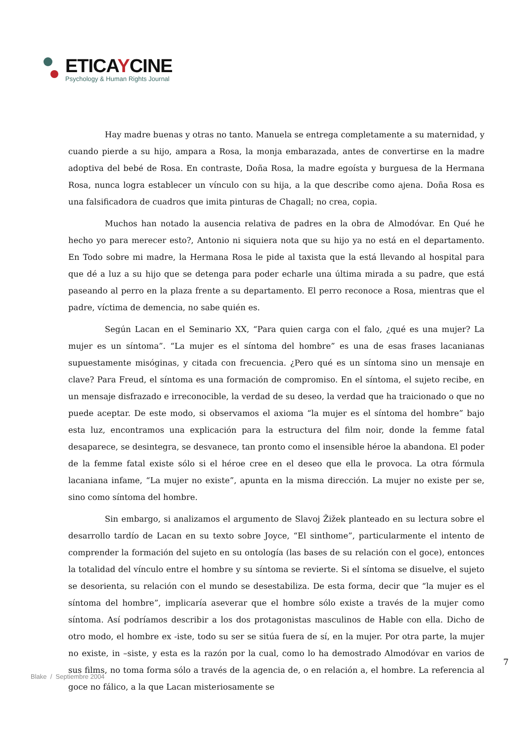ETICAYCINE
Psychology & Human Rights Journal
Hay madre buenas y otras no tanto. Manuela se entrega completamente a su maternidad, y cuando pierde a su hijo, ampara a Rosa, la monja embarazada, antes de convertirse en la madre adoptiva del bebé de Rosa. En contraste, Doña Rosa, la madre egoísta y burguesa de la Hermana Rosa, nunca logra establecer un vínculo con su hija, a la que describe como ajena. Doña Rosa es una falsificadora de cuadros que imita pinturas de Chagall; no crea, copia.
Muchos han notado la ausencia relativa de padres en la obra de Almodóvar. En Qué he hecho yo para merecer esto?, Antonio ni siquiera nota que su hijo ya no está en el departamento. En Todo sobre mi madre, la Hermana Rosa le pide al taxista que la está llevando al hospital para que dé a luz a su hijo que se detenga para poder echarle una última mirada a su padre, que está paseando al perro en la plaza frente a su departamento. El perro reconoce a Rosa, mientras que el padre, víctima de demencia, no sabe quién es.
Según Lacan en el Seminario XX, “Para quien carga con el falo, ¿qué es una mujer? La mujer es un síntoma”. “La mujer es el síntoma del hombre” es una de esas frases lacanianas supuestamente misóginas, y citada con frecuencia. ¿Pero qué es un síntoma sino un mensaje en clave? Para Freud, el síntoma es una formación de compromiso. En el síntoma, el sujeto recibe, en un mensaje disfrazado e irreconocible, la verdad de su deseo, la verdad que ha traicionado o que no puede aceptar. De este modo, si observamos el axioma “la mujer es el síntoma del hombre” bajo esta luz, encontramos una explicación para la estructura del film noir, donde la femme fatal desaparece, se desintegra, se desvanece, tan pronto como el insensible héroe la abandona. El poder de la femme fatal existe sólo si el héroe cree en el deseo que ella le provoca. La otra fórmula lacaniana infame, “La mujer no existe”, apunta en la misma dirección. La mujer no existe per se, sino como síntoma del hombre.
Sin embargo, si analizamos el argumento de Slavoj Žižek planteado en su lectura sobre el desarrollo tardío de Lacan en su texto sobre Joyce, “El sinthome”, particularmente el intento de comprender la formación del sujeto en su ontología (las bases de su relación con el goce), entonces la totalidad del vínculo entre el hombre y su síntoma se revierte. Si el síntoma se disuelve, el sujeto se desorienta, su relación con el mundo se desestabiliza. De esta forma, decir que “la mujer es el síntoma del hombre”, implicaría aseverar que el hombre sólo existe a través de la mujer como síntoma. Así podríamos describir a los dos protagonistas masculinos de Hable con ella. Dicho de otro modo, el hombre ex -iste, todo su ser se sitúa fuera de sí, en la mujer. Por otra parte, la mujer no existe, in –siste, y esta es la razón por la cual, como lo ha demostrado Almodóvar en varios de sus films, no toma forma sólo a través de la agencia de, o en relación a, el hombre. La referencia al goce no fálico, a la que Lacan misteriosamente se
7
Blake / Septiembre 2004